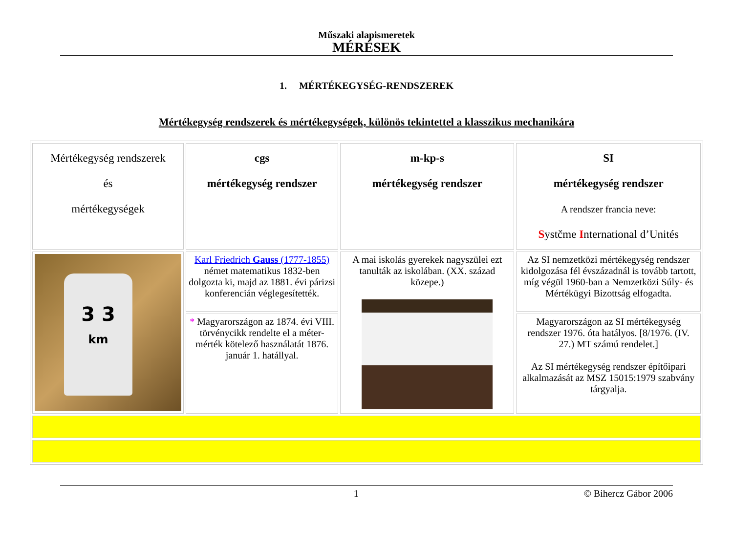Műszaki alapismeretek
MÉRÉSEK
1. MÉRTÉKEGYSÉG-RENDSZEREK
Mértékegység rendszerek és mértékegységek, különös tekintettel a klasszikus mechanikára
| Mértékegység rendszerek és mértékegységek | cgs mértékegység rendszer | m-kp-s mértékegység rendszer | SI mértékegység rendszer A rendszer francia neve: S ystčme I nternational d’Unités |
| 3 3 km | Karl Friedrich Gauss (1777-1855) német matematikus 1832-ben dolgozta ki, majd az 1881. évi párizsi konferencián véglegesítették. | A mai iskolás gyerekek nagyszülei ezt tanulták az iskolában. (XX. század közepe.) | Az SI nemzetközi mértékegység rendszer kidolgozása fél évszázadnál is tovább tartott, míg végül 1960-ban a Nemzetközi Súly- és Mértékügyi Bizottság elfogadta. |
| | * Magyarországon az 1874. évi VIII. törvénycikk rendelte el a méter-mérték kötelező használatát 1876. január 1. hatállyal. | | Magyarországon az SI mértékegység rendszer 1976. óta hatályos. [8/1976. (IV. 27.) MT számú rendelet.] Az SI mértékegység rendszer építőipari alkalmazását az MSZ 15015:1979 szabvány tárgyalja. |
1 © Bihercz Gábor 2006